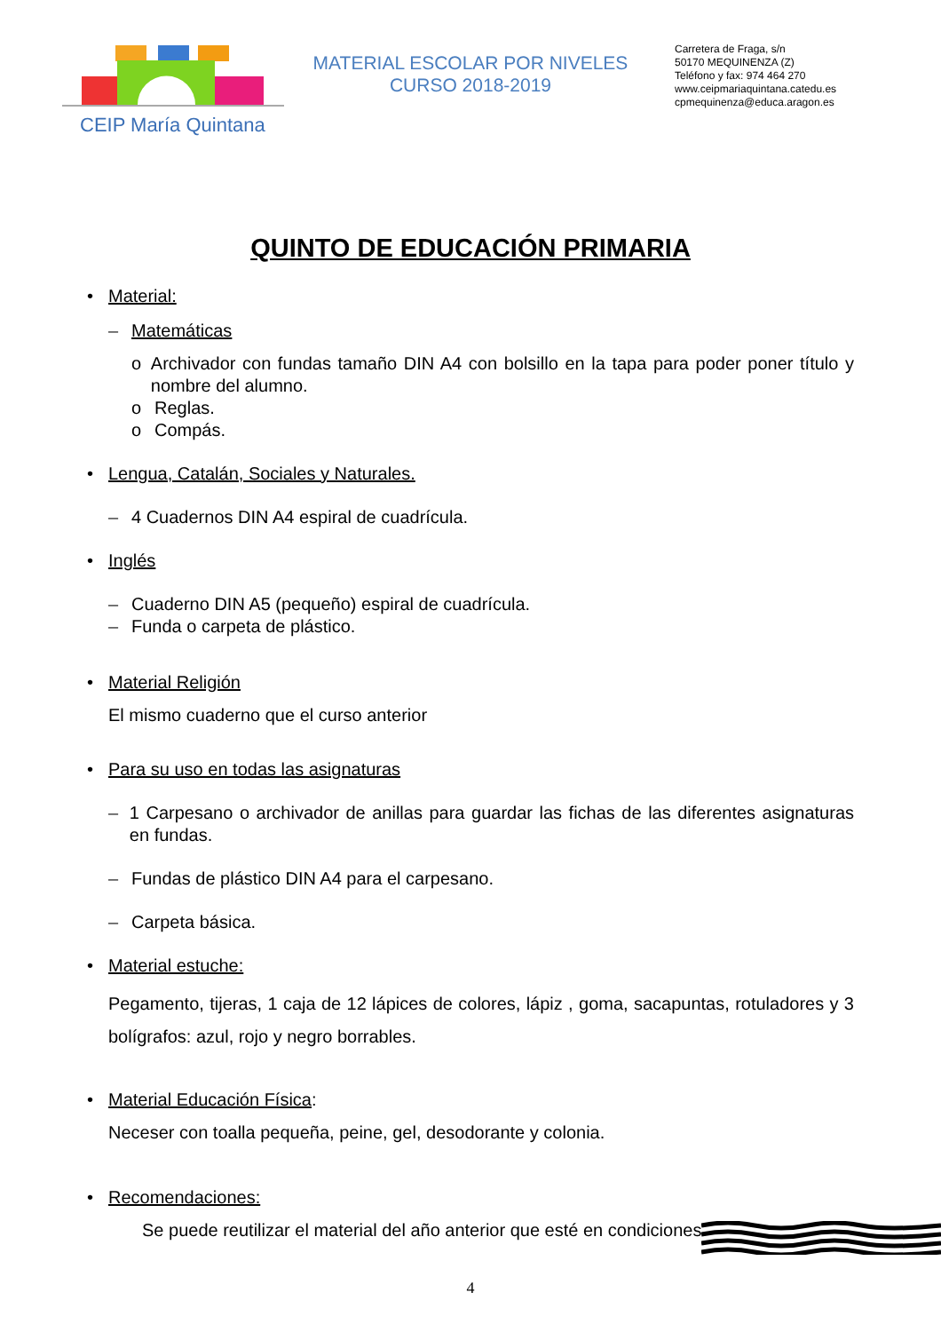CEIP María Quintana
MATERIAL ESCOLAR POR NIVELES
CURSO 2018-2019
Carretera de Fraga, s/n
50170 MEQUINENZA (Z)
Teléfono y fax: 974 464 270
www.ceipmariaquintana.catedu.es
cpmequinenza@educa.aragon.es
QUINTO DE EDUCACIÓN PRIMARIA
• Material:
– Matemáticas
o Archivador con fundas tamaño DIN A4 con bolsillo en la tapa para poder poner título y nombre del alumno.
o Reglas.
o Compás.
• Lengua, Catalán, Sociales y Naturales.
– 4 Cuadernos DIN A4 espiral de cuadrícula.
• Inglés
– Cuaderno DIN A5 (pequeño) espiral de cuadrícula.
– Funda o carpeta de plástico.
• Material Religión
El mismo cuaderno que el curso anterior
• Para su uso en todas las asignaturas
– 1 Carpesano o archivador de anillas para guardar las fichas de las diferentes asignaturas en fundas.
– Fundas de plástico DIN A4 para el carpesano.
– Carpeta básica.
• Material estuche:
Pegamento, tijeras, 1 caja de 12 lápices de colores, lápiz , goma, sacapuntas, rotuladores y 3 bolígrafos: azul, rojo y negro borrables.
• Material Educación Física:
Neceser con toalla pequeña, peine, gel, desodorante y colonia.
• Recomendaciones:
Se puede reutilizar el material del año anterior que esté en condiciones.
4